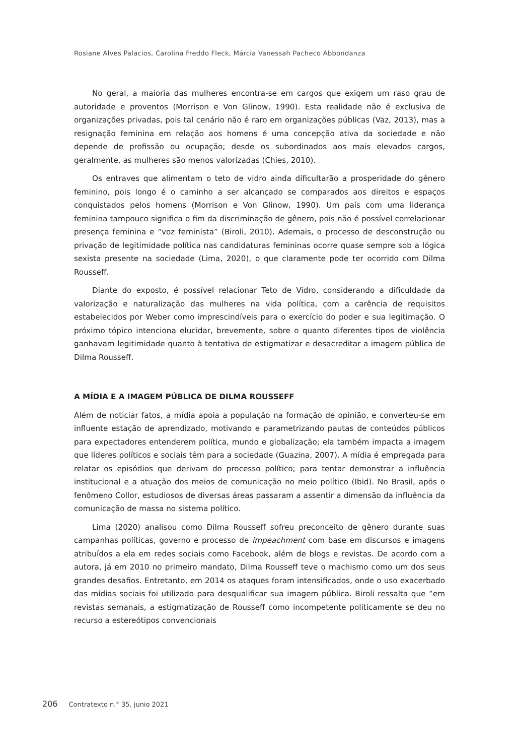Rosiane Alves Palacios, Carolina Freddo Fleck, Márcia Vanessah Pacheco Abbondanza
No geral, a maioria das mulheres encontra-se em cargos que exigem um raso grau de autoridade e proventos (Morrison e Von Glinow, 1990). Esta realidade não é exclusiva de organizações privadas, pois tal cenário não é raro em organizações públicas (Vaz, 2013), mas a resignação feminina em relação aos homens é uma concepção ativa da sociedade e não depende de profissão ou ocupação; desde os subordinados aos mais elevados cargos, geralmente, as mulheres são menos valorizadas (Chies, 2010).
Os entraves que alimentam o teto de vidro ainda dificultarão a prosperidade do gênero feminino, pois longo é o caminho a ser alcançado se comparados aos direitos e espaços conquistados pelos homens (Morrison e Von Glinow, 1990). Um país com uma liderança feminina tampouco significa o fim da discriminação de gênero, pois não é possível correlacionar presença feminina e “voz feminista” (Biroli, 2010). Ademais, o processo de desconstrução ou privação de legitimidade política nas candidaturas femininas ocorre quase sempre sob a lógica sexista presente na sociedade (Lima, 2020), o que claramente pode ter ocorrido com Dilma Rousseff.
Diante do exposto, é possível relacionar Teto de Vidro, considerando a dificuldade da valorização e naturalização das mulheres na vida política, com a carência de requisitos estabelecidos por Weber como imprescindíveis para o exercício do poder e sua legitimação. O próximo tópico intenciona elucidar, brevemente, sobre o quanto diferentes tipos de violência ganhavam legitimidade quanto à tentativa de estigmatizar e desacreditar a imagem pública de Dilma Rousseff.
A MÍDIA E A IMAGEM PÚBLICA DE DILMA ROUSSEFF
Além de noticiar fatos, a mídia apoia a população na formação de opinião, e converteu-se em influente estação de aprendizado, motivando e parametrizando pautas de conteúdos públicos para expectadores entenderem política, mundo e globalização; ela também impacta a imagem que líderes políticos e sociais têm para a sociedade (Guazina, 2007). A mídia é empregada para relatar os episódios que derivam do processo político; para tentar demonstrar a influência institucional e a atuação dos meios de comunicação no meio político (Ibid). No Brasil, após o fenômeno Collor, estudiosos de diversas áreas passaram a assentir a dimensão da influência da comunicação de massa no sistema político.
Lima (2020) analisou como Dilma Rousseff sofreu preconceito de gênero durante suas campanhas políticas, governo e processo de impeachment com base em discursos e imagens atribuídos a ela em redes sociais como Facebook, além de blogs e revistas. De acordo com a autora, já em 2010 no primeiro mandato, Dilma Rousseff teve o machismo como um dos seus grandes desafios. Entretanto, em 2014 os ataques foram intensificados, onde o uso exacerbado das mídias sociais foi utilizado para desqualificar sua imagem pública. Biroli ressalta que “em revistas semanais, a estigmatização de Rousseff como incompetente politicamente se deu no recurso a estereótipos convencionais
206 Contratexto n.° 35, junio 2021